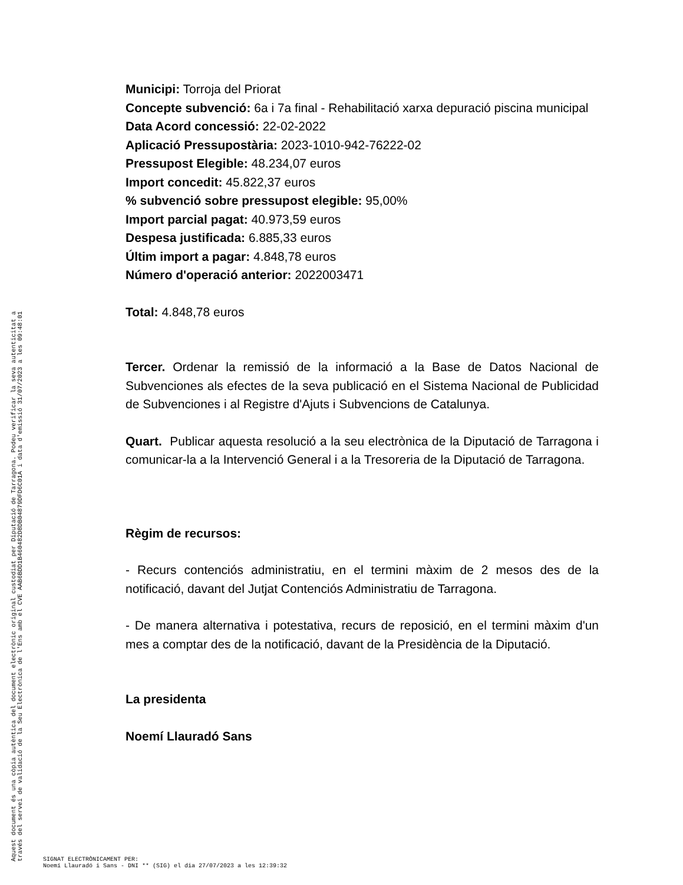Municipi: Torroja del Priorat
Concepte subvenció: 6a i 7a final - Rehabilitació xarxa depuració piscina municipal
Data Acord concessió: 22-02-2022
Aplicació Pressupostària: 2023-1010-942-76222-02
Pressupost Elegible: 48.234,07 euros
Import concedit: 45.822,37 euros
% subvenció sobre pressupost elegible: 95,00%
Import parcial pagat: 40.973,59 euros
Despesa justificada: 6.885,33 euros
Últim import a pagar: 4.848,78 euros
Número d'operació anterior: 2022003471
Total: 4.848,78 euros
Tercer. Ordenar la remissió de la informació a la Base de Datos Nacional de Subvenciones als efectes de la seva publicació en el Sistema Nacional de Publicidad de Subvenciones i al Registre d'Ajuts i Subvencions de Catalunya.
Quart. Publicar aquesta resolució a la seu electrònica de la Diputació de Tarragona i comunicar-la a la Intervenció General i a la Tresoreria de la Diputació de Tarragona.
Règim de recursos:
- Recurs contenciós administratiu, en el termini màxim de 2 mesos des de la notificació, davant del Jutjat Contenciós Administratiu de Tarragona.
- De manera alternativa i potestativa, recurs de reposició, en el termini màxim d'un mes a comptar des de la notificació, davant de la Presidència de la Diputació.
La presidenta
Noemí Llauradó Sans
Aquest document és una còpia autèntica del document electrònic original custodiat per Diputació de Tarragona. Podeu verificar la seva autenticitat a
través del servei de validació de la Seu Electrònica de l'Ens amb el CVE AAB6BDD1B460482D8DB04879DFD6C01A i data d'emissió 31/07/2023 a les 09:48:01
SIGNAT ELECTRÒNICAMENT PER:
Noemí Llauradó i Sans - DNI ** (SIG) el dia 27/07/2023 a les 12:39:32